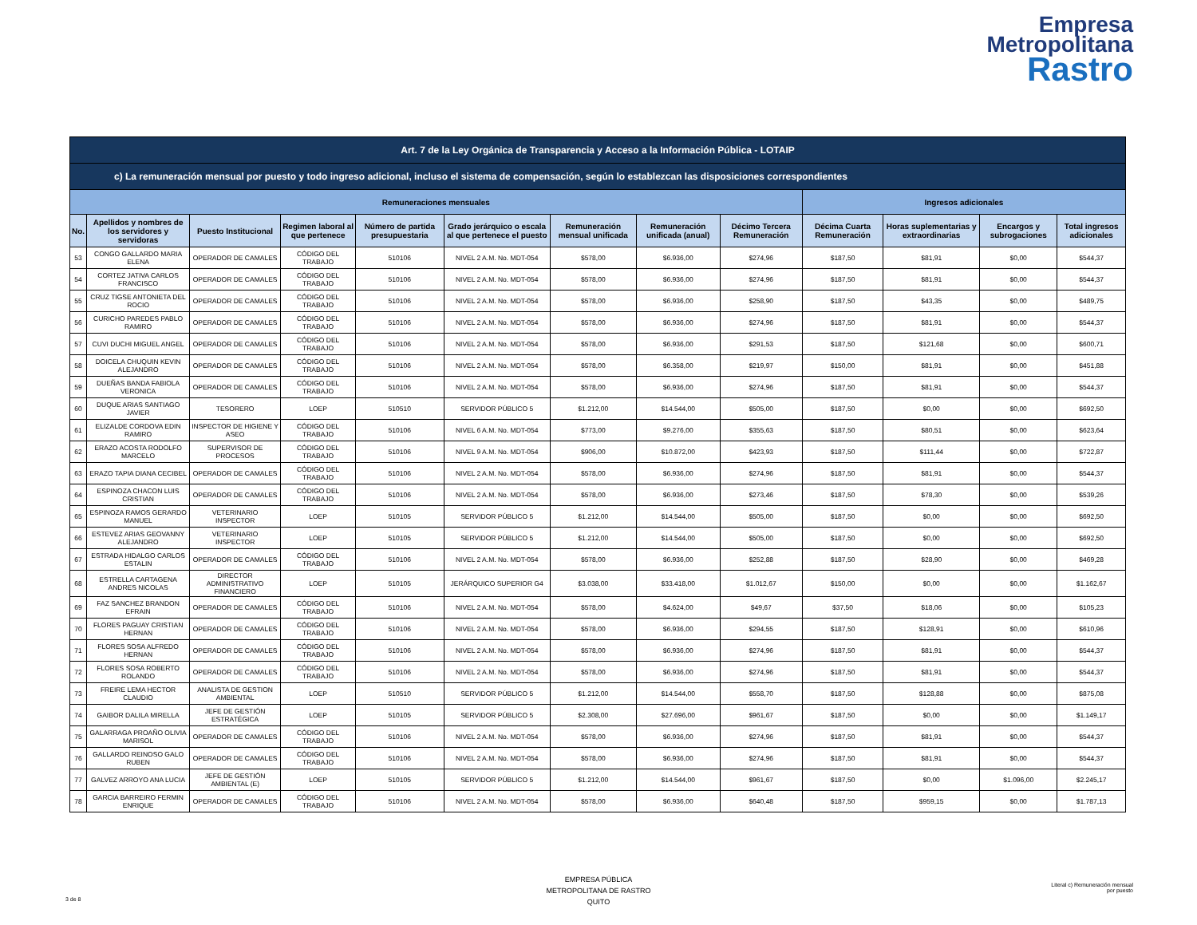Empresa
Metropolitana
Rastro
| Art. 7 de la Ley Orgánica de Transparencia y Acceso a la Información Pública - LOTAIP | | | | | | | | | | | | |
| --- | --- | --- | --- | --- | --- | --- | --- | --- | --- | --- | --- | --- |
| c) La remuneración mensual por puesto y todo ingreso adicional, incluso el sistema de compensación, según lo establezcan las disposiciones correspondientes | | | | | | | | | | | | |
| Remuneraciones mensuales | | | | | | | | | Ingresos adicionales | | | |
| No. | Apellidos y nombres de los servidores y servidoras | Puesto Institucional | Regimen laboral al que pertenece | Número de partida presupuestaria | Grado jerárquico o escala al que pertenece el puesto | Remuneración mensual unificada | Remuneración unificada (anual) | Décimo Tercera Remuneración | Décima Cuarta Remuneración | Horas suplementarias y extraordinarias | Encargos y subrogaciones | Total ingresos adicionales |
| 53 | CONGO GALLARDO MARIA ELENA | OPERADOR DE CAMALES | CÓDIGO DEL TRABAJO | 510106 | NIVEL 2 A.M. No. MDT-054 | $578,00 | $6.936,00 | $274,96 | $187,50 | $81,91 | $0,00 | $544,37 |
| 54 | CORTEZ JATIVA CARLOS FRANCISCO | OPERADOR DE CAMALES | CÓDIGO DEL TRABAJO | 510106 | NIVEL 2 A.M. No. MDT-054 | $578,00 | $6.936,00 | $274,96 | $187,50 | $81,91 | $0,00 | $544,37 |
| 55 | CRUZ TIGSE ANTONIETA DEL ROCIO | OPERADOR DE CAMALES | CÓDIGO DEL TRABAJO | 510106 | NIVEL 2 A.M. No. MDT-054 | $578,00 | $6.936,00 | $258,90 | $187,50 | $43,35 | $0,00 | $489,75 |
| 56 | CURICHO PAREDES PABLO RAMIRO | OPERADOR DE CAMALES | CÓDIGO DEL TRABAJO | 510106 | NIVEL 2 A.M. No. MDT-054 | $578,00 | $6.936,00 | $274,96 | $187,50 | $81,91 | $0,00 | $544,37 |
| 57 | CUVI DUCHI MIGUEL ANGEL | OPERADOR DE CAMALES | CÓDIGO DEL TRABAJO | 510106 | NIVEL 2 A.M. No. MDT-054 | $578,00 | $6.936,00 | $291,53 | $187,50 | $121,68 | $0,00 | $600,71 |
| 58 | DOICELA CHUQUIN KEVIN ALEJANDRO | OPERADOR DE CAMALES | CÓDIGO DEL TRABAJO | 510106 | NIVEL 2 A.M. No. MDT-054 | $578,00 | $6.358,00 | $219,97 | $150,00 | $81,91 | $0,00 | $451,88 |
| 59 | DUEÑAS BANDA FABIOLA VERONICA | OPERADOR DE CAMALES | CÓDIGO DEL TRABAJO | 510106 | NIVEL 2 A.M. No. MDT-054 | $578,00 | $6.936,00 | $274,96 | $187,50 | $81,91 | $0,00 | $544,37 |
| 60 | DUQUE ARIAS SANTIAGO JAVIER | TESORERO | LOEP | 510510 | SERVIDOR PÚBLICO 5 | $1.212,00 | $14.544,00 | $505,00 | $187,50 | $0,00 | $0,00 | $692,50 |
| 61 | ELIZALDE CORDOVA EDIN RAMIRO | INSPECTOR DE HIGIENE Y ASEO | CÓDIGO DEL TRABAJO | 510106 | NIVEL 6 A.M. No. MDT-054 | $773,00 | $9.276,00 | $355,63 | $187,50 | $80,51 | $0,00 | $623,64 |
| 62 | ERAZO ACOSTA RODOLFO MARCELO | SUPERVISOR DE PROCESOS | CÓDIGO DEL TRABAJO | 510106 | NIVEL 9 A.M. No. MDT-054 | $906,00 | $10.872,00 | $423,93 | $187,50 | $111,44 | $0,00 | $722,87 |
| 63 | ERAZO TAPIA DIANA CECIBEL | OPERADOR DE CAMALES | CÓDIGO DEL TRABAJO | 510106 | NIVEL 2 A.M. No. MDT-054 | $578,00 | $6.936,00 | $274,96 | $187,50 | $81,91 | $0,00 | $544,37 |
| 64 | ESPINOZA CHACON LUIS CRISTIAN | OPERADOR DE CAMALES | CÓDIGO DEL TRABAJO | 510106 | NIVEL 2 A.M. No. MDT-054 | $578,00 | $6.936,00 | $273,46 | $187,50 | $78,30 | $0,00 | $539,26 |
| 65 | ESPINOZA RAMOS GERARDO MANUEL | VETERINARIO INSPECTOR | LOEP | 510105 | SERVIDOR PÚBLICO 5 | $1.212,00 | $14.544,00 | $505,00 | $187,50 | $0,00 | $0,00 | $692,50 |
| 66 | ESTEVEZ ARIAS GEOVANNY ALEJANDRO | VETERINARIO INSPECTOR | LOEP | 510105 | SERVIDOR PÚBLICO 5 | $1.212,00 | $14.544,00 | $505,00 | $187,50 | $0,00 | $0,00 | $692,50 |
| 67 | ESTRADA HIDALGO CARLOS ESTALIN | OPERADOR DE CAMALES | CÓDIGO DEL TRABAJO | 510106 | NIVEL 2 A.M. No. MDT-054 | $578,00 | $6.936,00 | $252,88 | $187,50 | $28,90 | $0,00 | $469,28 |
| 68 | ESTRELLA CARTAGENA ANDRES NICOLAS | DIRECTOR ADMINISTRATIVO FINANCIERO | LOEP | 510105 | JERÁRQUICO SUPERIOR G4 | $3.038,00 | $33.418,00 | $1.012,67 | $150,00 | $0,00 | $0,00 | $1.162,67 |
| 69 | FAZ SANCHEZ BRANDON EFRAIN | OPERADOR DE CAMALES | CÓDIGO DEL TRABAJO | 510106 | NIVEL 2 A.M. No. MDT-054 | $578,00 | $4.624,00 | $49,67 | $37,50 | $18,06 | $0,00 | $105,23 |
| 70 | FLORES PAGUAY CRISTIAN HERNAN | OPERADOR DE CAMALES | CÓDIGO DEL TRABAJO | 510106 | NIVEL 2 A.M. No. MDT-054 | $578,00 | $6.936,00 | $294,55 | $187,50 | $128,91 | $0,00 | $610,96 |
| 71 | FLORES SOSA ALFREDO HERNAN | OPERADOR DE CAMALES | CÓDIGO DEL TRABAJO | 510106 | NIVEL 2 A.M. No. MDT-054 | $578,00 | $6.936,00 | $274,96 | $187,50 | $81,91 | $0,00 | $544,37 |
| 72 | FLORES SOSA ROBERTO ROLANDO | OPERADOR DE CAMALES | CÓDIGO DEL TRABAJO | 510106 | NIVEL 2 A.M. No. MDT-054 | $578,00 | $6.936,00 | $274,96 | $187,50 | $81,91 | $0,00 | $544,37 |
| 73 | FREIRE LEMA HECTOR CLAUDIO | ANALISTA DE GESTION AMBIENTAL | LOEP | 510510 | SERVIDOR PÚBLICO 5 | $1.212,00 | $14.544,00 | $558,70 | $187,50 | $128,88 | $0,00 | $875,08 |
| 74 | GAIBOR DALILA MIRELLA | JEFE DE GESTIÓN ESTRATÉGICA | LOEP | 510105 | SERVIDOR PÚBLICO 5 | $2.308,00 | $27.696,00 | $961,67 | $187,50 | $0,00 | $0,00 | $1.149,17 |
| 75 | GALARRAGA PROAÑO OLIVIA MARISOL | OPERADOR DE CAMALES | CÓDIGO DEL TRABAJO | 510106 | NIVEL 2 A.M. No. MDT-054 | $578,00 | $6.936,00 | $274,96 | $187,50 | $81,91 | $0,00 | $544,37 |
| 76 | GALLARDO REINOSO GALO RUBEN | OPERADOR DE CAMALES | CÓDIGO DEL TRABAJO | 510106 | NIVEL 2 A.M. No. MDT-054 | $578,00 | $6.936,00 | $274,96 | $187,50 | $81,91 | $0,00 | $544,37 |
| 77 | GALVEZ ARROYO ANA LUCIA | JEFE DE GESTIÓN AMBIENTAL (E) | LOEP | 510105 | SERVIDOR PÚBLICO 5 | $1.212,00 | $14.544,00 | $961,67 | $187,50 | $0,00 | $1.096,00 | $2.245,17 |
| 78 | GARCIA BARREIRO FERMIN ENRIQUE | OPERADOR DE CAMALES | CÓDIGO DEL TRABAJO | 510106 | NIVEL 2 A.M. No. MDT-054 | $578,00 | $6.936,00 | $640,48 | $187,50 | $959,15 | $0,00 | $1.787,13 |
EMPRESA PÚBLICA
METROPOLITANA DE RASTRO
QUITO
Literal c) Remuneración mensual
por puesto
3 de 8